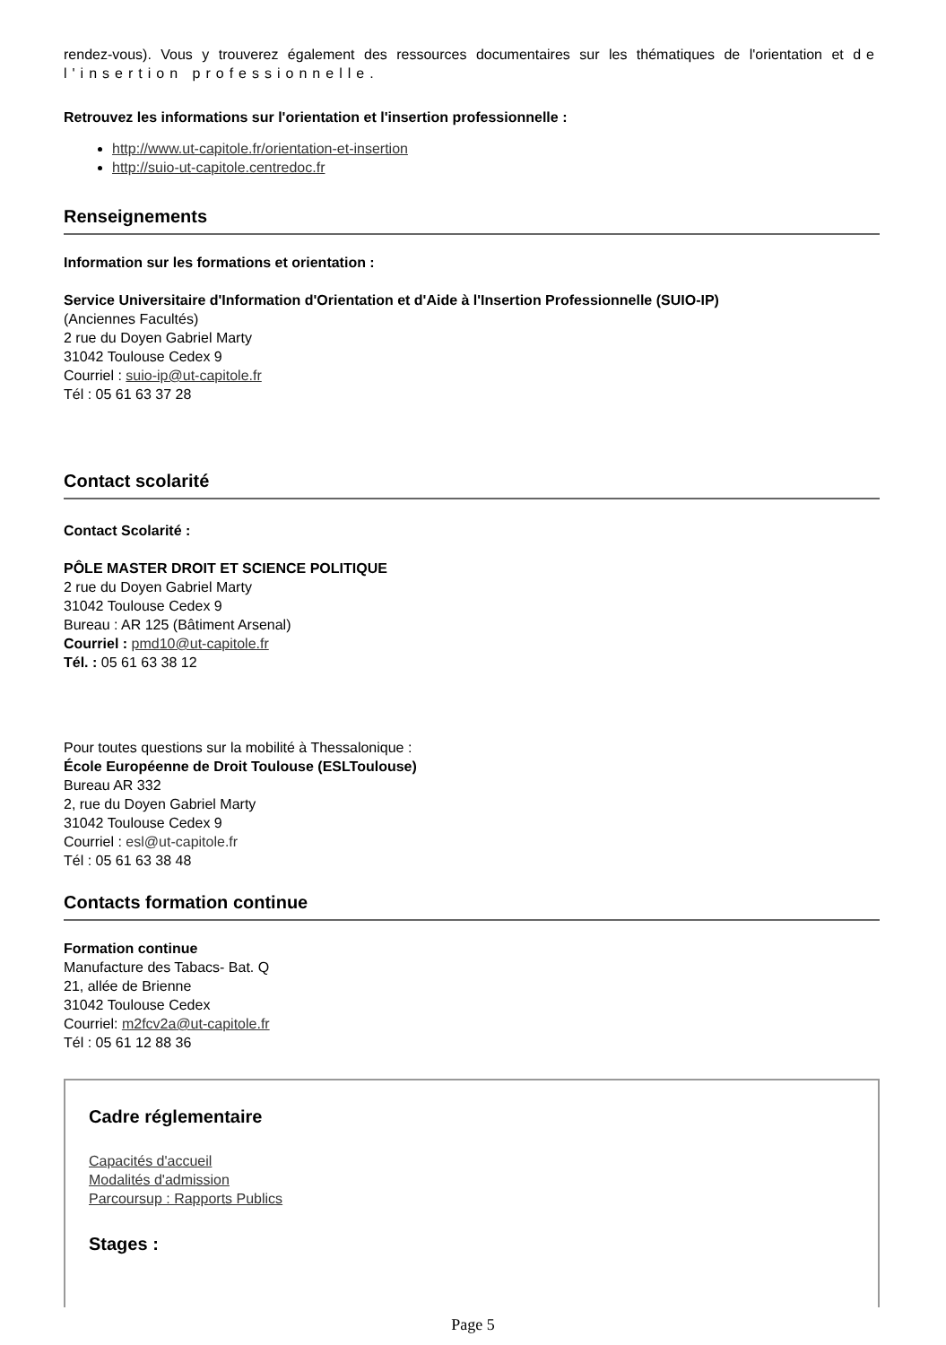rendez-vous). Vous y trouverez également des ressources documentaires sur les thématiques de l'orientation et de l'insertion professionnelle.
Retrouvez les informations sur l'orientation et l'insertion professionnelle :
http://www.ut-capitole.fr/orientation-et-insertion
http://suio-ut-capitole.centredoc.fr
Renseignements
Information sur les formations et orientation :
Service Universitaire d'Information d'Orientation et d'Aide à l'Insertion Professionnelle (SUIO-IP)
(Anciennes Facultés)
2 rue du Doyen Gabriel Marty
31042 Toulouse Cedex 9
Courriel : suio-ip@ut-capitole.fr
Tél : 05 61 63 37 28
Contact scolarité
Contact Scolarité :
PÔLE MASTER DROIT ET SCIENCE POLITIQUE
2 rue du Doyen Gabriel Marty
31042 Toulouse Cedex 9
Bureau : AR 125 (Bâtiment Arsenal)
Courriel : pmd10@ut-capitole.fr
Tél. : 05 61 63 38 12
Pour toutes questions sur la mobilité à Thessalonique :
École Européenne de Droit Toulouse (ESLToulouse)
Bureau AR 332
2, rue du Doyen Gabriel Marty
31042 Toulouse Cedex 9
Courriel : esl@ut-capitole.fr
Tél : 05 61 63 38 48
Contacts formation continue
Formation continue
Manufacture des Tabacs- Bat. Q
21, allée de Brienne
31042 Toulouse Cedex
Courriel: m2fcv2a@ut-capitole.fr
Tél : 05 61 12 88 36
Cadre réglementaire
Capacités d'accueil
Modalités d'admission
Parcoursup : Rapports Publics
Stages :
Page 5